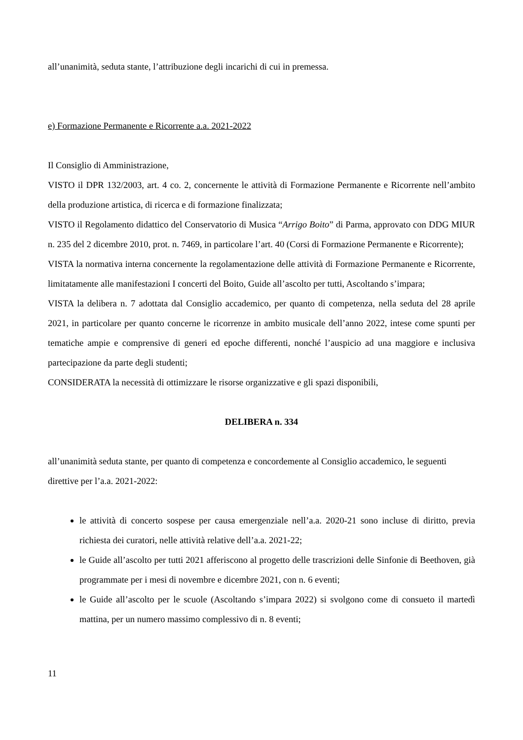all’unanimità, seduta stante, l’attribuzione degli incarichi di cui in premessa.
e) Formazione Permanente e Ricorrente a.a. 2021-2022
Il Consiglio di Amministrazione,
VISTO il DPR 132/2003, art. 4 co. 2, concernente le attività di Formazione Permanente e Ricorrente nell’ambito della produzione artistica, di ricerca e di formazione finalizzata;
VISTO il Regolamento didattico del Conservatorio di Musica “Arrigo Boito” di Parma, approvato con DDG MIUR n. 235 del 2 dicembre 2010, prot. n. 7469, in particolare l’art. 40 (Corsi di Formazione Permanente e Ricorrente);
VISTA la normativa interna concernente la regolamentazione delle attività di Formazione Permanente e Ricorrente, limitatamente alle manifestazioni I concerti del Boito, Guide all’ascolto per tutti, Ascoltando s’impara;
VISTA la delibera n. 7 adottata dal Consiglio accademico, per quanto di competenza, nella seduta del 28 aprile 2021, in particolare per quanto concerne le ricorrenze in ambito musicale dell’anno 2022, intese come spunti per tematiche ampie e comprensive di generi ed epoche differenti, nonché l’auspicio ad una maggiore e inclusiva partecipazione da parte degli studenti;
CONSIDERATA la necessità di ottimizzare le risorse organizzative e gli spazi disponibili,
DELIBERA n. 334
all’unanimità seduta stante, per quanto di competenza e concordemente al Consiglio accademico, le seguenti direttive per l’a.a. 2021-2022:
le attività di concerto sospese per causa emergenziale nell’a.a. 2020-21 sono incluse di diritto, previa richiesta dei curatori, nelle attività relative dell’a.a. 2021-22;
le Guide all’ascolto per tutti 2021 afferiscono al progetto delle trascrizioni delle Sinfonie di Beethoven, già programmate per i mesi di novembre e dicembre 2021, con n. 6 eventi;
le Guide all’ascolto per le scuole (Ascoltando s’impara 2022) si svolgono come di consueto il martedì mattina, per un numero massimo complessivo di n. 8 eventi;
11